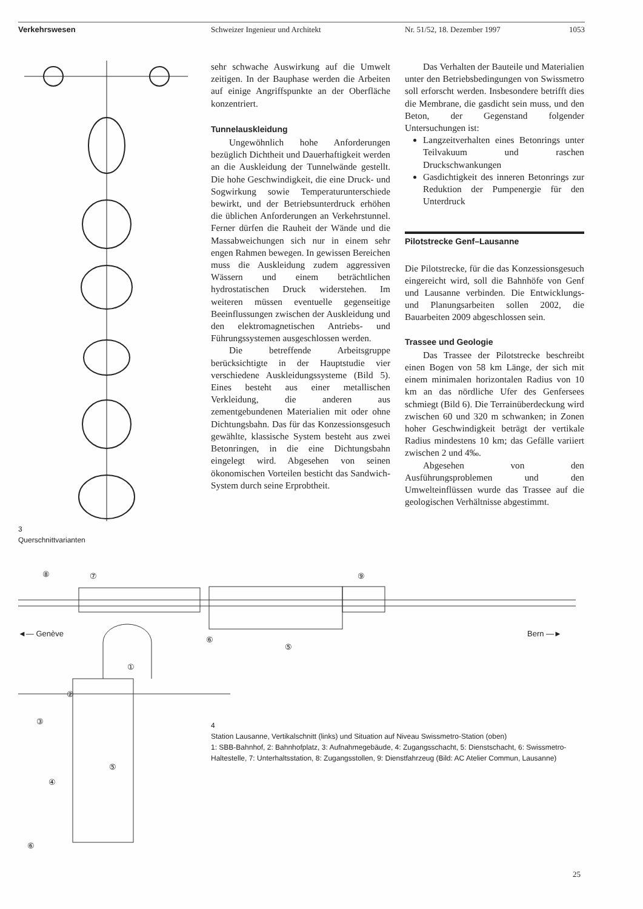Verkehrswesen Schweizer Ingenieur und Architekt Nr. 51/52, 18. Dezember 1997 1053
3
Querschnittvarianten
sehr schwache Auswirkung auf die Umwelt zeitigen. In der Bauphase werden die Arbeiten auf einige Angriffspunkte an der Oberfläche konzentriert.
Tunnelauskleidung
Ungewöhnlich hohe Anforderungen bezüglich Dichtheit und Dauerhaftigkeit werden an die Auskleidung der Tunnelwände gestellt. Die hohe Geschwindigkeit, die eine Druck- und Sogwirkung sowie Temperaturunterschiede bewirkt, und der Betriebsunterdruck erhöhen die üblichen Anforderungen an Verkehrstunnel. Ferner dürfen die Rauheit der Wände und die Massabweichungen sich nur in einem sehr engen Rahmen bewegen. In gewissen Bereichen muss die Auskleidung zudem aggressiven Wässern und einem beträchtlichen hydrostatischen Druck widerstehen. Im weiteren müssen eventuelle gegenseitige Beeinflussungen zwischen der Auskleidung und den elektromagnetischen Antriebs- und Führungssystemen ausgeschlossen werden.
Die betreffende Arbeitsgruppe berücksichtigte in der Hauptstudie vier verschiedene Auskleidungssysteme (Bild 5). Eines besteht aus einer metallischen Verkleidung, die anderen aus zementgebundenen Materialien mit oder ohne Dichtungsbahn. Das für das Konzessionsgesuch gewählte, klassische System besteht aus zwei Betonringen, in die eine Dichtungsbahn eingelegt wird. Abgesehen von seinen ökonomischen Vorteilen besticht das Sandwich-System durch seine Erprobtheit.
Das Verhalten der Bauteile und Materialien unter den Betriebsbedingungen von Swissmetro soll erforscht werden. Insbesondere betrifft dies die Membrane, die gasdicht sein muss, und den Beton, der Gegenstand folgender Untersuchungen ist:
Langzeitverhalten eines Betonrings unter Teilvakuum und raschen Druckschwankungen
Gasdichtigkeit des inneren Betonrings zur Reduktion der Pumpenergie für den Unterdruck
Pilotstrecke Genf–Lausanne
Die Pilotstrecke, für die das Konzessionsgesuch eingereicht wird, soll die Bahnhöfe von Genf und Lausanne verbinden. Die Entwicklungs- und Planungsarbeiten sollen 2002, die Bauarbeiten 2009 abgeschlossen sein.
Trassee und Geologie
Das Trassee der Pilotstrecke beschreibt einen Bogen von 58 km Länge, der sich mit einem minimalen horizontalen Radius von 10 km an das nördliche Ufer des Genfersees schmiegt (Bild 6). Die Terrainüberdeckung wird zwischen 60 und 320 m schwanken; in Zonen hoher Geschwindigkeit beträgt der vertikale Radius mindestens 10 km; das Gefälle variiert zwischen 2 und 4‰.
Abgesehen von den Ausführungsproblemen und den Umwelteinflüssen wurde das Trassee auf die geologischen Verhältnisse abgestimmt.
⑧
⑦
⑨
◄— Genève
Bern —►
⑥
⑤
①
②
③
④
⑤
⑥
4
Station Lausanne, Vertikalschnitt (links) und Situation auf Niveau Swissmetro-Station (oben)
1: SBB-Bahnhof, 2: Bahnhofplatz, 3: Aufnahmegebäude, 4: Zugangsschacht, 5: Dienstschacht, 6: Swissmetro-Haltestelle, 7: Unterhaltsstation, 8: Zugangsstollen, 9: Dienstfahrzeug (Bild: AC Atelier Commun, Lausanne)
25